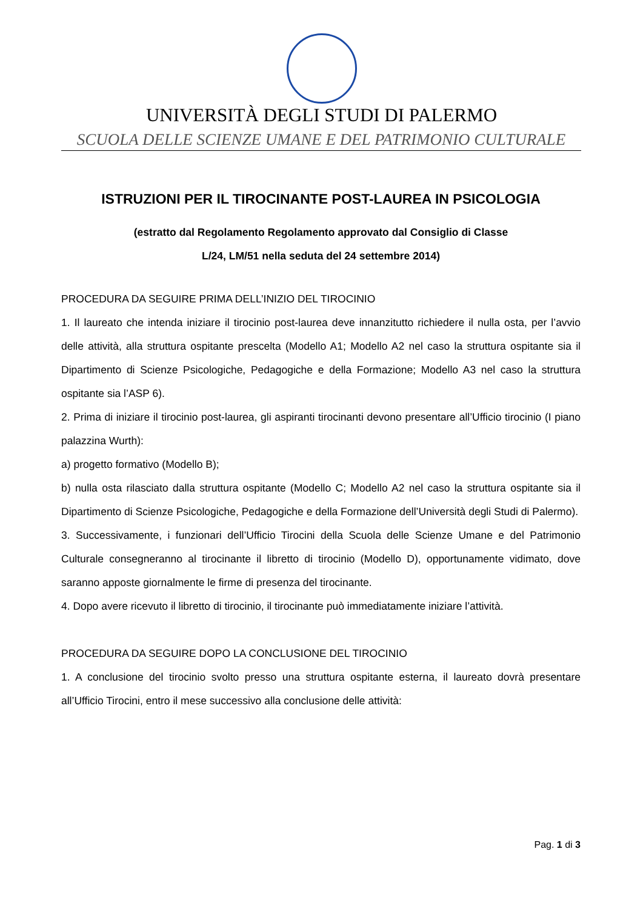UNIVERSITÀ DEGLI STUDI DI PALERMO
SCUOLA DELLE SCIENZE UMANE E DEL PATRIMONIO CULTURALE
ISTRUZIONI PER IL TIROCINANTE POST-LAUREA IN PSICOLOGIA
(estratto dal Regolamento Regolamento approvato dal Consiglio di Classe
L/24, LM/51 nella seduta del 24 settembre 2014)
PROCEDURA DA SEGUIRE PRIMA DELL’INIZIO DEL TIROCINIO
1. Il laureato che intenda iniziare il tirocinio post-laurea deve innanzitutto richiedere il nulla osta, per l’avvio delle attività, alla struttura ospitante prescelta (Modello A1; Modello A2 nel caso la struttura ospitante sia il Dipartimento di Scienze Psicologiche, Pedagogiche e della Formazione; Modello A3 nel caso la struttura ospitante sia l’ASP 6).
2. Prima di iniziare il tirocinio post-laurea, gli aspiranti tirocinanti devono presentare all’Ufficio tirocinio (I piano palazzina Wurth):
a) progetto formativo (Modello B);
b) nulla osta rilasciato dalla struttura ospitante (Modello C; Modello A2 nel caso la struttura ospitante sia il Dipartimento di Scienze Psicologiche, Pedagogiche e della Formazione dell’Università degli Studi di Palermo).
3. Successivamente, i funzionari dell’Ufficio Tirocini della Scuola delle Scienze Umane e del Patrimonio Culturale consegneranno al tirocinante il libretto di tirocinio (Modello D), opportunamente vidimato, dove saranno apposte giornalmente le firme di presenza del tirocinante.
4. Dopo avere ricevuto il libretto di tirocinio, il tirocinante può immediatamente iniziare l’attività.
PROCEDURA DA SEGUIRE DOPO LA CONCLUSIONE DEL TIROCINIO
1. A conclusione del tirocinio svolto presso una struttura ospitante esterna, il laureato dovrà presentare all’Ufficio Tirocini, entro il mese successivo alla conclusione delle attività:
Pag. 1 di 3